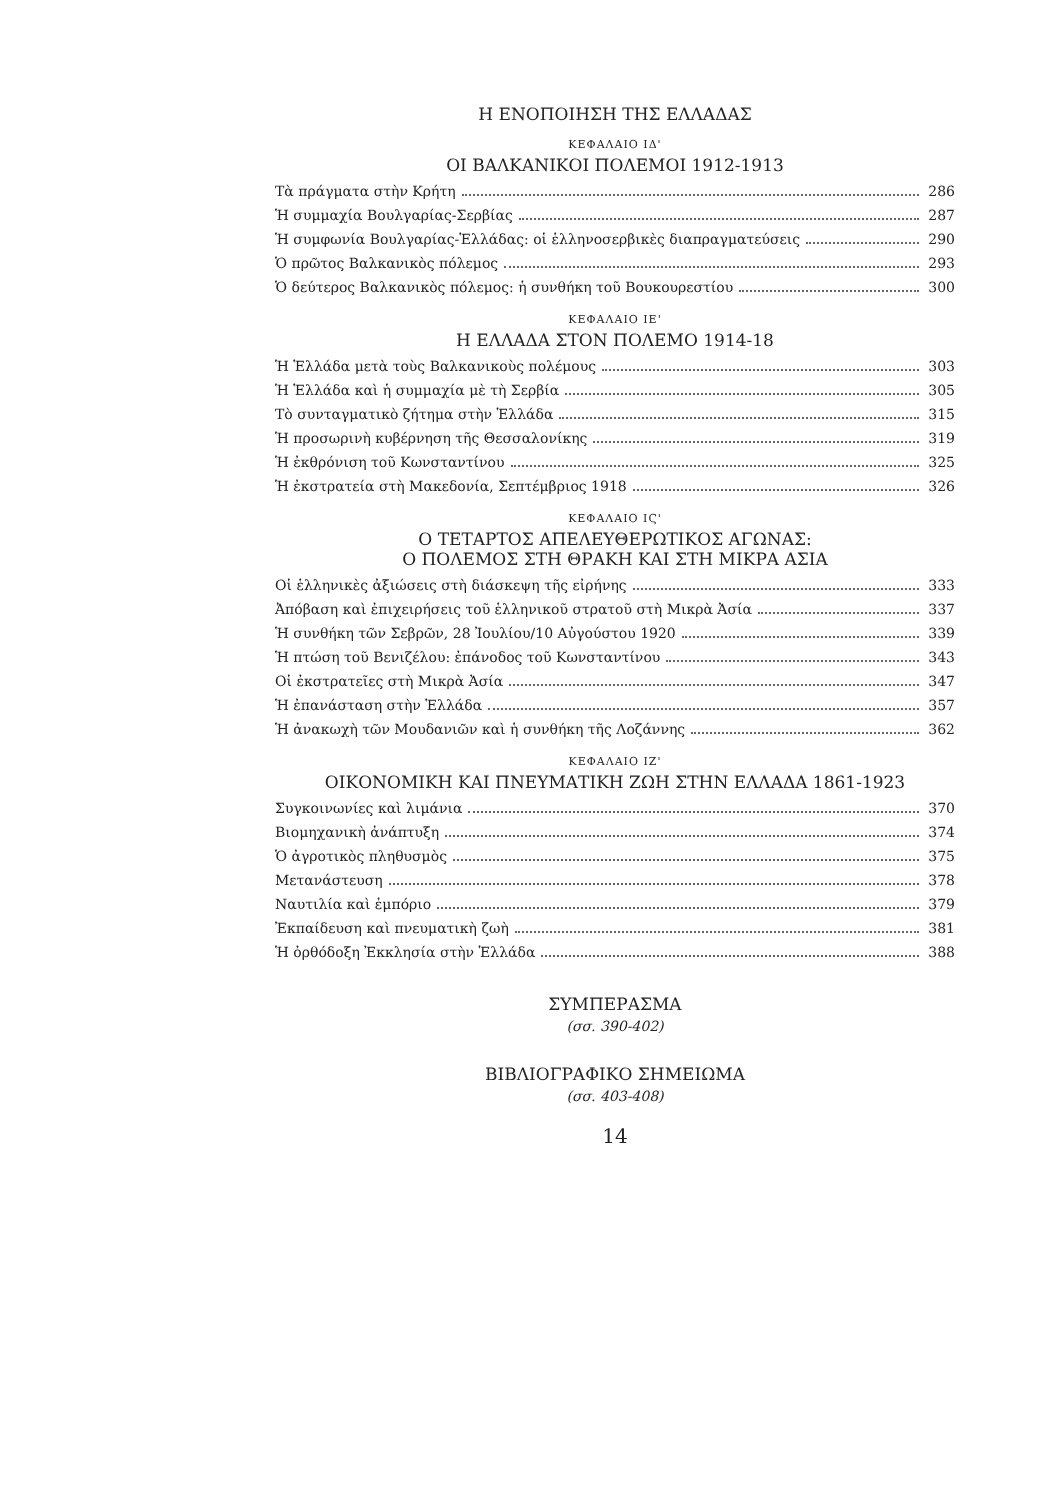Η ΕΝΟΠΟΙΗΣΗ ΤΗΣ ΕΛΛΑΔΑΣ
ΚΕΦΑΛΑΙΟ ΙΔ'
ΟΙ ΒΑΛΚΑΝΙΚΟΙ ΠΟΛΕΜΟΙ 1912-1913
Τὰ πράγματα στὴν Κρήτη 286
Ἡ συμμαχία Βουλγαρίας-Σερβίας 287
Ἡ συμφωνία Βουλγαρίας-Ἑλλάδας: οἱ ἑλληνοσερβικὲς διαπραγματεύσεις 290
Ὁ πρῶτος Βαλκανικὸς πόλεμος 293
Ὁ δεύτερος Βαλκανικὸς πόλεμος: ἡ συνθήκη τοῦ Βουκουρεστίου 300
ΚΕΦΑΛΑΙΟ ΙΕ'
Η ΕΛΛΑΔΑ ΣΤΟΝ ΠΟΛΕΜΟ 1914-18
Ἡ Ἑλλάδα μετὰ τοὺς Βαλκανικοὺς πολέμους 303
Ἡ Ἑλλάδα καὶ ἡ συμμαχία μὲ τὴ Σερβία 305
Τὸ συνταγματικὸ ζήτημα στὴν Ἑλλάδα 315
Ἡ προσωρινὴ κυβέρνηση τῆς Θεσσαλονίκης 319
Ἡ ἐκθρόνιση τοῦ Κωνσταντίνου 325
Ἡ ἐκστρατεία στὴ Μακεδονία, Σεπτέμβριος 1918 326
ΚΕΦΑΛΑΙΟ ΙϚ'
Ο ΤΕΤΑΡΤΟΣ ΑΠΕΛΕΥΘΕΡΩΤΙΚΟΣ ΑΓΩΝΑΣ:
Ο ΠΟΛΕΜΟΣ ΣΤΗ ΘΡΑΚΗ ΚΑΙ ΣΤΗ ΜΙΚΡΑ ΑΣΙΑ
Οἱ ἑλληνικὲς ἀξιώσεις στὴ διάσκεψη τῆς εἰρήνης 333
Ἀπόβαση καὶ ἐπιχειρήσεις τοῦ ἑλληνικοῦ στρατοῦ στὴ Μικρὰ Ἀσία 337
Ἡ συνθήκη τῶν Σεβρῶν, 28 Ἰουλίου/10 Αὐγούστου 1920 339
Ἡ πτώση τοῦ Βενιζέλου: ἐπάνοδος τοῦ Κωνσταντίνου 343
Οἱ ἐκστρατεῖες στὴ Μικρὰ Ἀσία 347
Ἡ ἐπανάσταση στὴν Ἑλλάδα 357
Ἡ ἀνακωχὴ τῶν Μουδανιῶν καὶ ἡ συνθήκη τῆς Λοζάννης 362
ΚΕΦΑΛΑΙΟ ΙΖ'
ΟΙΚΟΝΟΜΙΚΗ ΚΑΙ ΠΝΕΥΜΑΤΙΚΗ ΖΩΗ ΣΤΗΝ ΕΛΛΑΔΑ 1861-1923
Συγκοινωνίες καὶ λιμάνια 370
Βιομηχανικὴ ἀνάπτυξη 374
Ὁ ἀγροτικὸς πληθυσμὸς 375
Μετανάστευση 378
Ναυτιλία καὶ ἐμπόριο 379
Ἐκπαίδευση καὶ πνευματικὴ ζωὴ 381
Ἡ ὀρθόδοξη Ἐκκλησία στὴν Ἑλλάδα 388
ΣΥΜΠΕΡΑΣΜΑ
(σσ. 390-402)
ΒΙΒΛΙΟΓΡΑΦΙΚΟ ΣΗΜΕΙΩΜΑ
(σσ. 403-408)
14